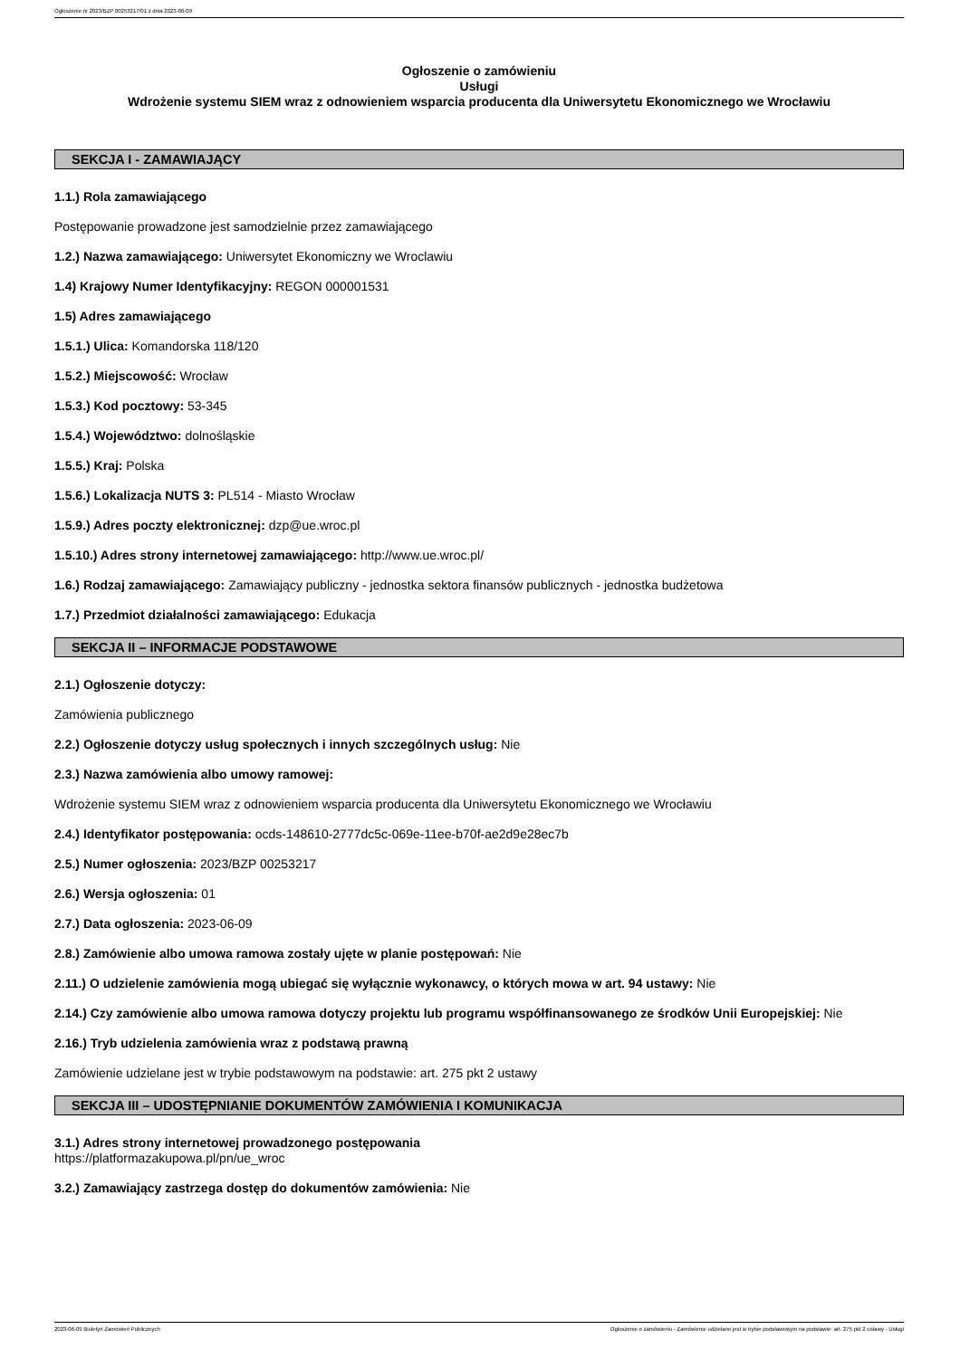Ogłoszenie nr 2023/BZP 00253217/01 z dnia 2023-06-09
Ogłoszenie o zamówieniu
Usługi
Wdrożenie systemu SIEM wraz z odnowieniem wsparcia producenta dla Uniwersytetu Ekonomicznego we Wrocławiu
SEKCJA I - ZAMAWIAJĄCY
1.1.) Rola zamawiającego
Postępowanie prowadzone jest samodzielnie przez zamawiającego
1.2.) Nazwa zamawiającego: Uniwersytet Ekonomiczny we Wroclawiu
1.4) Krajowy Numer Identyfikacyjny: REGON 000001531
1.5) Adres zamawiającego
1.5.1.) Ulica: Komandorska 118/120
1.5.2.) Miejscowość: Wrocław
1.5.3.) Kod pocztowy: 53-345
1.5.4.) Województwo: dolnośląskie
1.5.5.) Kraj: Polska
1.5.6.) Lokalizacja NUTS 3: PL514 - Miasto Wrocław
1.5.9.) Adres poczty elektronicznej: dzp@ue.wroc.pl
1.5.10.) Adres strony internetowej zamawiającego: http://www.ue.wroc.pl/
1.6.) Rodzaj zamawiającego: Zamawiający publiczny - jednostka sektora finansów publicznych - jednostka budżetowa
1.7.) Przedmiot działalności zamawiającego: Edukacja
SEKCJA II – INFORMACJE PODSTAWOWE
2.1.) Ogłoszenie dotyczy:
Zamówienia publicznego
2.2.) Ogłoszenie dotyczy usług społecznych i innych szczególnych usług: Nie
2.3.) Nazwa zamówienia albo umowy ramowej:
Wdrożenie systemu SIEM wraz z odnowieniem wsparcia producenta dla Uniwersytetu Ekonomicznego we Wrocławiu
2.4.) Identyfikator postępowania: ocds-148610-2777dc5c-069e-11ee-b70f-ae2d9e28ec7b
2.5.) Numer ogłoszenia: 2023/BZP 00253217
2.6.) Wersja ogłoszenia: 01
2.7.) Data ogłoszenia: 2023-06-09
2.8.) Zamówienie albo umowa ramowa zostały ujęte w planie postępowań: Nie
2.11.) O udzielenie zamówienia mogą ubiegać się wyłącznie wykonawcy, o których mowa w art. 94 ustawy: Nie
2.14.) Czy zamówienie albo umowa ramowa dotyczy projektu lub programu współfinansowanego ze środków Unii Europejskiej: Nie
2.16.) Tryb udzielenia zamówienia wraz z podstawą prawną
Zamówienie udzielane jest w trybie podstawowym na podstawie: art. 275 pkt 2 ustawy
SEKCJA III – UDOSTĘPNIANIE DOKUMENTÓW ZAMÓWIENIA I KOMUNIKACJA
3.1.) Adres strony internetowej prowadzonego postępowania
https://platformazakupowa.pl/pn/ue_wroc
3.2.) Zamawiający zastrzega dostęp do dokumentów zamówienia: Nie
2023-06-09 Biuletyn Zamówień Publicznych Ogłoszenie o zamówieniu - Zamówienie udzielane jest w trybie podstawowym na podstawie: art. 275 pkt 2 ustawy - Usługi